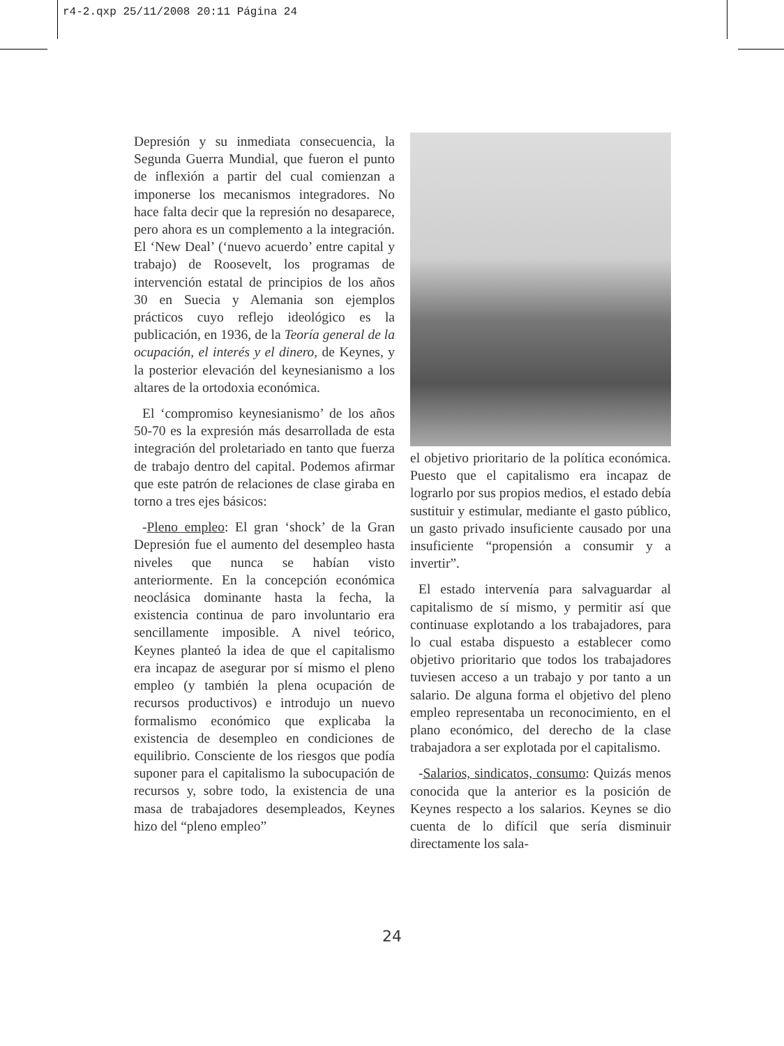r4-2.qxp 25/11/2008 20:11 Página 24
Depresión y su inmediata consecuencia, la Segunda Guerra Mundial, que fueron el punto de inflexión a partir del cual comienzan a imponerse los mecanismos integradores. No hace falta decir que la represión no desaparece, pero ahora es un complemento a la integración. El ‘New Deal’ (‘nuevo acuerdo’ entre capital y trabajo) de Roosevelt, los programas de intervención estatal de principios de los años 30 en Suecia y Alemania son ejemplos prácticos cuyo reflejo ideológico es la publicación, en 1936, de la Teoría general de la ocupación, el interés y el dinero, de Keynes, y la posterior elevación del keynesianismo a los altares de la ortodoxia económica.
El ‘compromiso keynesianismo’ de los años 50-70 es la expresión más desarrollada de esta integración del proletariado en tanto que fuerza de trabajo dentro del capital. Podemos afirmar que este patrón de relaciones de clase giraba en torno a tres ejes básicos:
-Pleno empleo: El gran ‘shock’ de la Gran Depresión fue el aumento del desempleo hasta niveles que nunca se habían visto anteriormente. En la concepción económica neoclásica dominante hasta la fecha, la existencia continua de paro involuntario era sencillamente imposible. A nivel teórico, Keynes planteó la idea de que el capitalismo era incapaz de asegurar por sí mismo el pleno empleo (y también la plena ocupación de recursos productivos) e introdujo un nuevo formalismo económico que explicaba la existencia de desempleo en condiciones de equilibrio. Consciente de los riesgos que podía suponer para el capitalismo la subocupación de recursos y, sobre todo, la existencia de una masa de trabajadores desempleados, Keynes hizo del “pleno empleo”
el objetivo prioritario de la política económica. Puesto que el capitalismo era incapaz de lograrlo por sus propios medios, el estado debía sustituir y estimular, mediante el gasto público, un gasto privado insuficiente causado por una insuficiente “propensión a consumir y a invertir”.
El estado intervenía para salvaguardar al capitalismo de sí mismo, y permitir así que continuase explotando a los trabajadores, para lo cual estaba dispuesto a establecer como objetivo prioritario que todos los trabajadores tuviesen acceso a un trabajo y por tanto a un salario. De alguna forma el objetivo del pleno empleo representaba un reconocimiento, en el plano económico, del derecho de la clase trabajadora a ser explotada por el capitalismo.
-Salarios, sindicatos, consumo: Quizás menos conocida que la anterior es la posición de Keynes respecto a los salarios. Keynes se dio cuenta de lo difícil que sería disminuir directamente los sala-
24